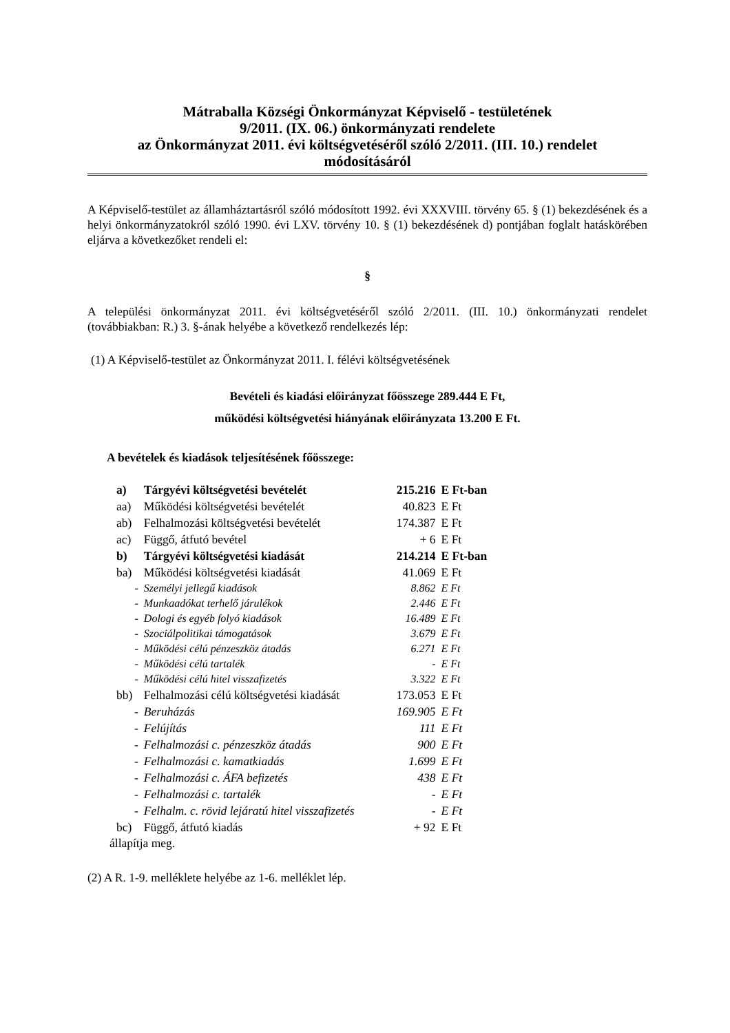Mátraballa Községi Önkormányzat Képviselő - testületének
9/2011. (IX. 06.) önkormányzati rendelete
az Önkormányzat 2011. évi költségvetéséről szóló 2/2011. (III. 10.) rendelet
módosításáról
A Képviselő-testület az államháztartásról szóló módosított 1992. évi XXXVIII. törvény 65. § (1) bekezdésének és a helyi önkormányzatokról szóló 1990. évi LXV. törvény 10. § (1) bekezdésének d) pontjában foglalt hatáskörében eljárva a következőket rendeli el:
§
A települési önkormányzat 2011. évi költségvetéséről szóló 2/2011. (III. 10.) önkormányzati rendelet (továbbiakban: R.) 3. §-ának helyébe a következő rendelkezés lép:
(1) A Képviselő-testület az Önkormányzat 2011. I. félévi költségvetésének
Bevételi és kiadási előirányzat főösszege 289.444 E Ft,
működési költségvetési hiányának előirányzata 13.200 E Ft.
A bevételek és kiadások teljesítésének főösszege:
| a) | Tárgyévi költségvetési bevételét | 215.216 | E Ft-ban |
| aa) | Működési költségvetési bevételét | 40.823 | E Ft |
| ab) | Felhalmozási költségvetési bevételét | 174.387 | E Ft |
| ac) | Függő, átfutó bevétel | + 6 | E Ft |
| b) | Tárgyévi költségvetési kiadását | 214.214 | E Ft-ban |
| ba) | Működési költségvetési kiadását | 41.069 | E Ft |
| - | Személyi jellegű kiadások | 8.862 | E Ft |
| - | Munkaadókat terhelő járulékok | 2.446 | E Ft |
| - | Dologi és egyéb folyó kiadások | 16.489 | E Ft |
| - | Szociálpolitikai támogatások | 3.679 | E Ft |
| - | Működési célú pénzeszköz átadás | 6.271 | E Ft |
| - | Működési célú tartalék | - | E Ft |
| - | Működési célú hitel visszafizetés | 3.322 | E Ft |
| bb) | Felhalmozási célú költségvetési kiadását | 173.053 | E Ft |
| - | Beruházás | 169.905 | E Ft |
| - | Felújítás | 111 | E Ft |
| - | Felhalmozási c. pénzeszköz átadás | 900 | E Ft |
| - | Felhalmozási c. kamatkiadás | 1.699 | E Ft |
| - | Felhalmozási c. ÁFA befizetés | 438 | E Ft |
| - | Felhalmozási c. tartalék | - | E Ft |
| - | Felhalm. c. rövid lejáratú hitel visszafizetés | - | E Ft |
| bc) | Függő, átfutó kiadás | + 92 | E Ft |
állapítja meg.
(2) A R. 1-9. melléklete helyébe az 1-6. melléklet lép.